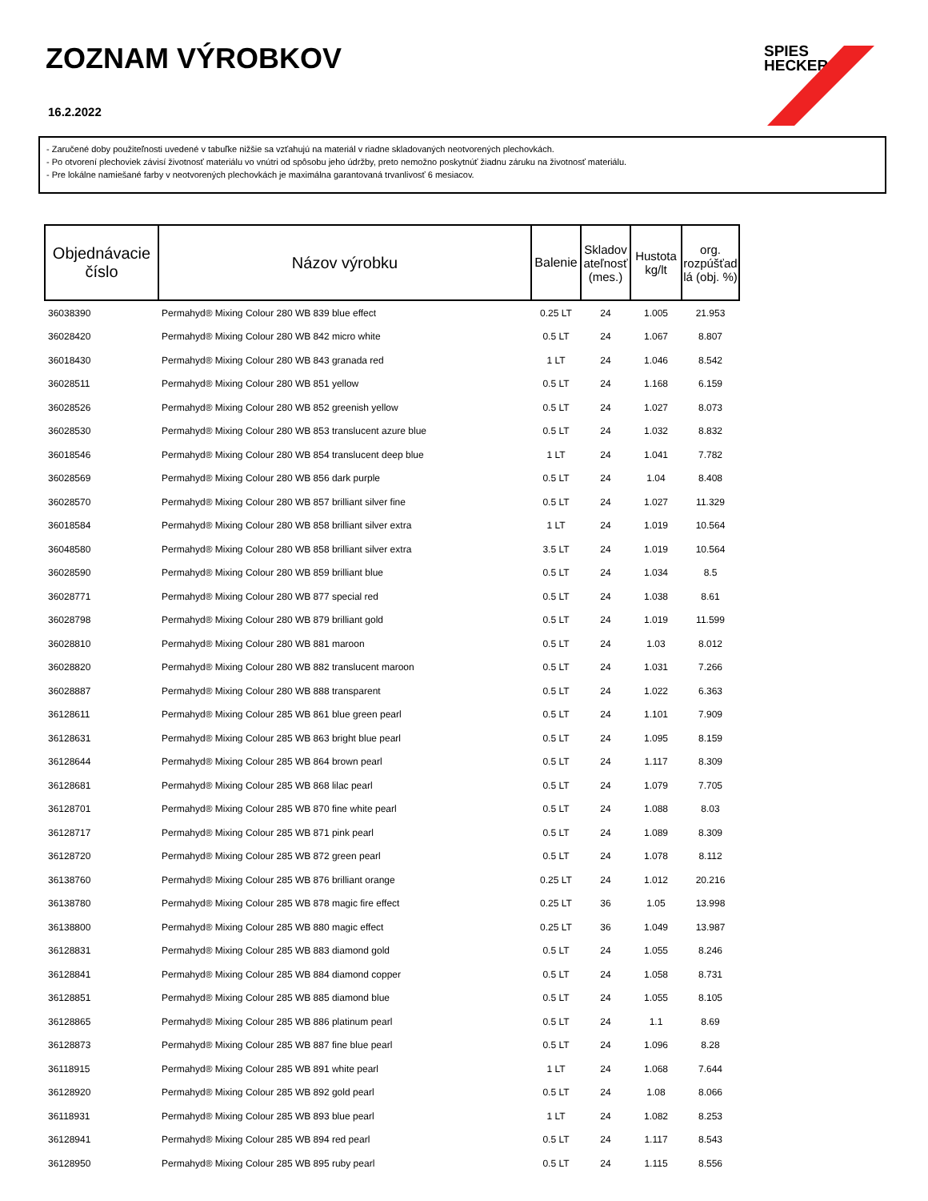ZOZNAM VÝROBKOV
16.2.2022
SPIES
HECKER
- Zaručené doby použiteľnosti uvedené v tabuľke nižšie sa vzťahujú na materiál v riadne skladovaných neotvorených plechovkách.
- Po otvorení plechoviek závisí životnosť materiálu vo vnútri od spôsobu jeho údržby, preto nemožno poskytnúť žiadnu záruku na životnosť materiálu.
- Pre lokálne namiešané farby v neotvorených plechovkách je maximálna garantovaná trvanlivosť 6 mesiacov.
| Objednávacie číslo | Názov výrobku | Balenie | Skladov ateľnosť (mes.) | Hustota kg/lt | org. rozpúšťad lá (obj. %) |
| --- | --- | --- | --- | --- | --- |
| 36038390 | Permahyd® Mixing Colour 280 WB 839 blue effect | 0.25 LT | 24 | 1.005 | 21.953 |
| 36028420 | Permahyd® Mixing Colour 280 WB 842 micro white | 0.5 LT | 24 | 1.067 | 8.807 |
| 36018430 | Permahyd® Mixing Colour 280 WB 843 granada red | 1 LT | 24 | 1.046 | 8.542 |
| 36028511 | Permahyd® Mixing Colour 280 WB 851 yellow | 0.5 LT | 24 | 1.168 | 6.159 |
| 36028526 | Permahyd® Mixing Colour 280 WB 852 greenish yellow | 0.5 LT | 24 | 1.027 | 8.073 |
| 36028530 | Permahyd® Mixing Colour 280 WB 853 translucent azure blue | 0.5 LT | 24 | 1.032 | 8.832 |
| 36018546 | Permahyd® Mixing Colour 280 WB 854 translucent deep blue | 1 LT | 24 | 1.041 | 7.782 |
| 36028569 | Permahyd® Mixing Colour 280 WB 856 dark purple | 0.5 LT | 24 | 1.04 | 8.408 |
| 36028570 | Permahyd® Mixing Colour 280 WB 857 brilliant silver fine | 0.5 LT | 24 | 1.027 | 11.329 |
| 36018584 | Permahyd® Mixing Colour 280 WB 858 brilliant silver extra | 1 LT | 24 | 1.019 | 10.564 |
| 36048580 | Permahyd® Mixing Colour 280 WB 858 brilliant silver extra | 3.5 LT | 24 | 1.019 | 10.564 |
| 36028590 | Permahyd® Mixing Colour 280 WB 859 brilliant blue | 0.5 LT | 24 | 1.034 | 8.5 |
| 36028771 | Permahyd® Mixing Colour 280 WB 877 special red | 0.5 LT | 24 | 1.038 | 8.61 |
| 36028798 | Permahyd® Mixing Colour 280 WB 879 brilliant gold | 0.5 LT | 24 | 1.019 | 11.599 |
| 36028810 | Permahyd® Mixing Colour 280 WB 881 maroon | 0.5 LT | 24 | 1.03 | 8.012 |
| 36028820 | Permahyd® Mixing Colour 280 WB 882 translucent maroon | 0.5 LT | 24 | 1.031 | 7.266 |
| 36028887 | Permahyd® Mixing Colour 280 WB 888 transparent | 0.5 LT | 24 | 1.022 | 6.363 |
| 36128611 | Permahyd® Mixing Colour 285 WB 861 blue green pearl | 0.5 LT | 24 | 1.101 | 7.909 |
| 36128631 | Permahyd® Mixing Colour 285 WB 863 bright blue pearl | 0.5 LT | 24 | 1.095 | 8.159 |
| 36128644 | Permahyd® Mixing Colour 285 WB 864 brown pearl | 0.5 LT | 24 | 1.117 | 8.309 |
| 36128681 | Permahyd® Mixing Colour 285 WB 868 lilac pearl | 0.5 LT | 24 | 1.079 | 7.705 |
| 36128701 | Permahyd® Mixing Colour 285 WB 870 fine white pearl | 0.5 LT | 24 | 1.088 | 8.03 |
| 36128717 | Permahyd® Mixing Colour 285 WB 871 pink pearl | 0.5 LT | 24 | 1.089 | 8.309 |
| 36128720 | Permahyd® Mixing Colour 285 WB 872 green pearl | 0.5 LT | 24 | 1.078 | 8.112 |
| 36138760 | Permahyd® Mixing Colour 285 WB 876 brilliant orange | 0.25 LT | 24 | 1.012 | 20.216 |
| 36138780 | Permahyd® Mixing Colour 285 WB 878 magic fire effect | 0.25 LT | 36 | 1.05 | 13.998 |
| 36138800 | Permahyd® Mixing Colour 285 WB 880 magic effect | 0.25 LT | 36 | 1.049 | 13.987 |
| 36128831 | Permahyd® Mixing Colour 285 WB 883 diamond gold | 0.5 LT | 24 | 1.055 | 8.246 |
| 36128841 | Permahyd® Mixing Colour 285 WB 884 diamond copper | 0.5 LT | 24 | 1.058 | 8.731 |
| 36128851 | Permahyd® Mixing Colour 285 WB 885 diamond blue | 0.5 LT | 24 | 1.055 | 8.105 |
| 36128865 | Permahyd® Mixing Colour 285 WB 886 platinum pearl | 0.5 LT | 24 | 1.1 | 8.69 |
| 36128873 | Permahyd® Mixing Colour 285 WB 887 fine blue pearl | 0.5 LT | 24 | 1.096 | 8.28 |
| 36118915 | Permahyd® Mixing Colour 285 WB 891 white pearl | 1 LT | 24 | 1.068 | 7.644 |
| 36128920 | Permahyd® Mixing Colour 285 WB 892 gold pearl | 0.5 LT | 24 | 1.08 | 8.066 |
| 36118931 | Permahyd® Mixing Colour 285 WB 893 blue pearl | 1 LT | 24 | 1.082 | 8.253 |
| 36128941 | Permahyd® Mixing Colour 285 WB 894 red pearl | 0.5 LT | 24 | 1.117 | 8.543 |
| 36128950 | Permahyd® Mixing Colour 285 WB 895 ruby pearl | 0.5 LT | 24 | 1.115 | 8.556 |